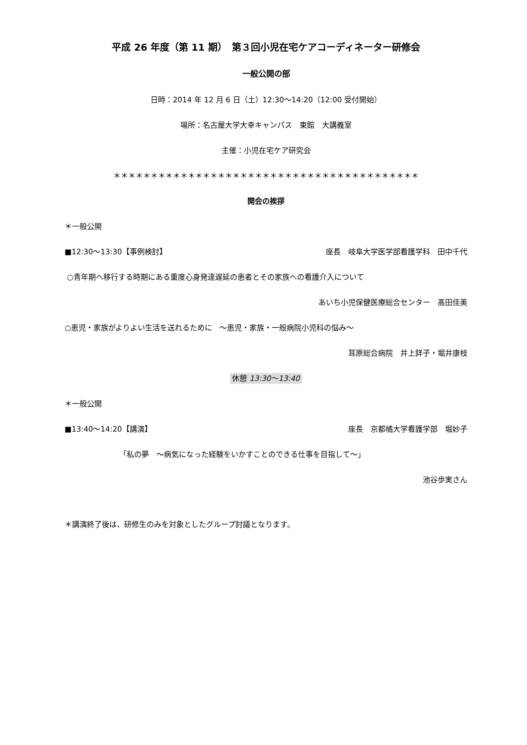平成 26 年度（第 11 期）　第３回小児在宅ケアコーディネーター研修会
一般公開の部
日時：2014 年 12 月 6 日（土）12:30～14:20（12:00 受付開始）
場所：名古屋大学大幸キャンパス　東館　大講義室
主催：小児在宅ケア研究会
＊＊＊＊＊＊＊＊＊＊＊＊＊＊＊＊＊＊＊＊＊＊＊＊＊＊＊＊＊＊＊＊＊＊＊＊＊＊＊＊＊
開会の挨拶
＊一般公開
■12:30～13:30【事例検討】 座長　岐阜大学医学部看護学科　田中千代
○青年期へ移行する時期にある重度心身発達遅延の患者とその家族への看護介入について
あいち小児保健医療総合センター　髙田佳美
○患児・家族がよりよい生活を送れるために　～患児・家族・一般病院小児科の悩み～
耳原総合病院　井上詳子・堀井康枝
休憩 13:30～13:40
＊一般公開
■13:40～14:20【講演】 座長　京都橘大学看護学部　堀妙子
「私の夢　～病気になった経験をいかすことのできる仕事を目指して～」
池谷歩実さん
＊講演終了後は、研修生のみを対象としたグループ討議となります。